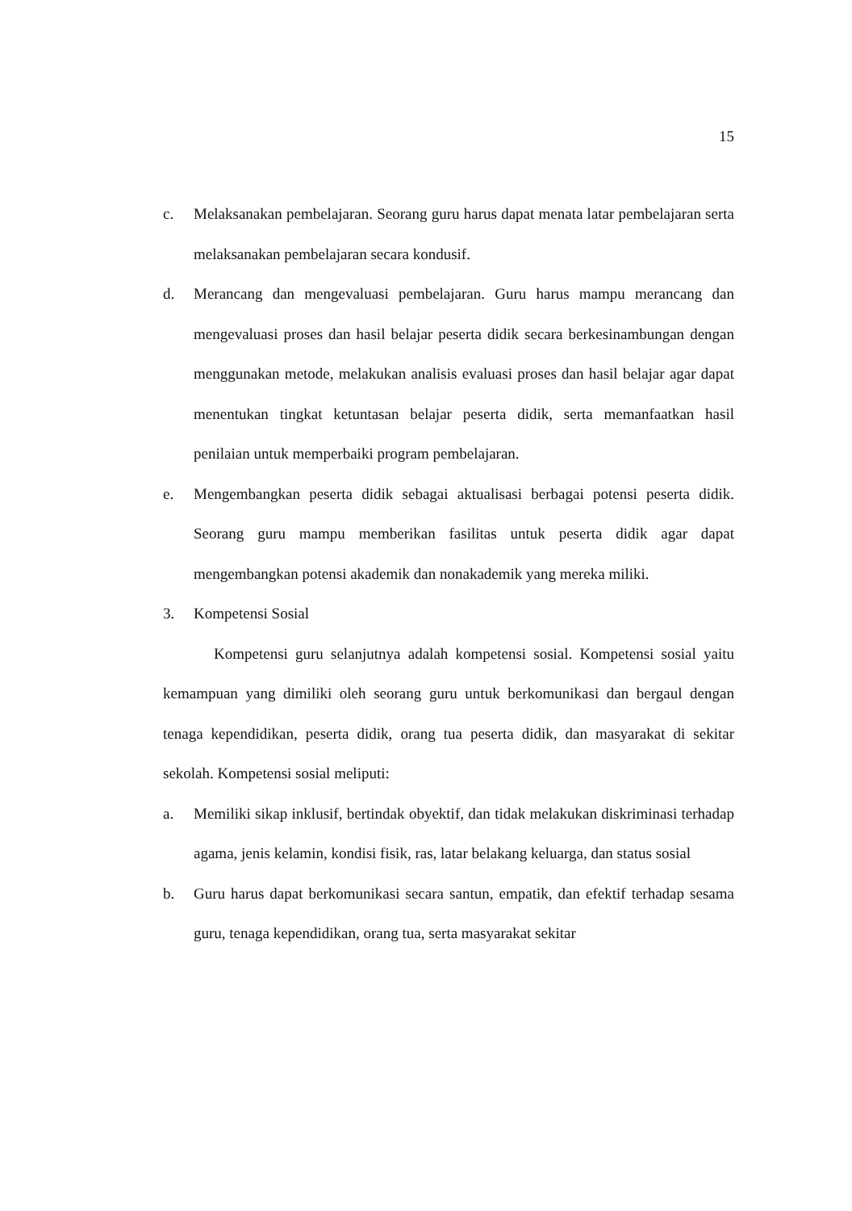15
c. Melaksanakan pembelajaran. Seorang guru harus dapat menata latar pembelajaran serta melaksanakan pembelajaran secara kondusif.
d. Merancang dan mengevaluasi pembelajaran. Guru harus mampu merancang dan mengevaluasi proses dan hasil belajar peserta didik secara berkesinambungan dengan menggunakan metode, melakukan analisis evaluasi proses dan hasil belajar agar dapat menentukan tingkat ketuntasan belajar peserta didik, serta memanfaatkan hasil penilaian untuk memperbaiki program pembelajaran.
e. Mengembangkan peserta didik sebagai aktualisasi berbagai potensi peserta didik. Seorang guru mampu memberikan fasilitas untuk peserta didik agar dapat mengembangkan potensi akademik dan nonakademik yang mereka miliki.
3. Kompetensi Sosial
Kompetensi guru selanjutnya adalah kompetensi sosial. Kompetensi sosial yaitu kemampuan yang dimiliki oleh seorang guru untuk berkomunikasi dan bergaul dengan tenaga kependidikan, peserta didik, orang tua peserta didik, dan masyarakat di sekitar sekolah. Kompetensi sosial meliputi:
a. Memiliki sikap inklusif, bertindak obyektif, dan tidak melakukan diskriminasi terhadap agama, jenis kelamin, kondisi fisik, ras, latar belakang keluarga, dan status sosial
b. Guru harus dapat berkomunikasi secara santun, empatik, dan efektif terhadap sesama guru, tenaga kependidikan, orang tua, serta masyarakat sekitar